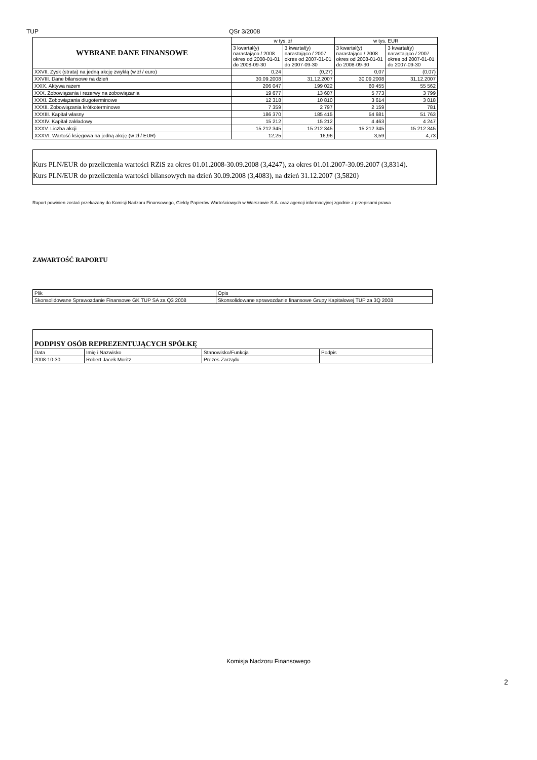TUP QSr 3/2008
| WYBRANE DANE FINANSOWE | w tys. zł | | w tys. EUR | |
| | 3 kwartał(y) narastająco / 2008 okres od 2008-01-01 do 2008-09-30 | 3 kwartał(y) narastająco / 2007 okres od 2007-01-01 do 2007-09-30 | 3 kwartał(y) narastająco / 2008 okres od 2008-01-01 do 2008-09-30 | 3 kwartał(y) narastająco / 2007 okres od 2007-01-01 do 2007-09-30 |
| XXVII. Zysk (strata) na jedną akcję zwykłą (w zł / euro) | 0,24 | (0,27) | 0,07 | (0,07) |
| XXVIII. Dane bilansowe na dzień | 30.09.2008 | 31.12.2007 | 30.09.2008 | 31.12.2007 |
| XXIX. Aktywa razem | 206 047 | 199 022 | 60 455 | 55 562 |
| XXX. Zobowiązania i rezerwy na zobowiązania | 19 677 | 13 607 | 5 773 | 3 799 |
| XXXI. Zobowiązania długoterminowe | 12 318 | 10 810 | 3 614 | 3 018 |
| XXXII. Zobowiązania krótkoterminowe | 7 359 | 2 797 | 2 159 | 781 |
| XXXIII. Kapitał własny | 186 370 | 185 415 | 54 681 | 51 763 |
| XXXIV. Kapitał zakładowy | 15 212 | 15 212 | 4 463 | 4 247 |
| XXXV. Liczba akcji | 15 212 345 | 15 212 345 | 15 212 345 | 15 212 345 |
| XXXVI. Wartość księgowa na jedną akcję (w zł / EUR) | 12,25 | 16,96 | 3,59 | 4,73 |
Kurs PLN/EUR do przeliczenia wartości RZiS za okres 01.01.2008-30.09.2008 (3,4247), za okres 01.01.2007-30.09.2007 (3,8314).
Kurs PLN/EUR do przeliczenia wartości bilansowych na dzień 30.09.2008 (3,4083), na dzień 31.12.2007 (3,5820)
Raport powinien zostać przekazany do Komisji Nadzoru Finansowego, Giełdy Papierów Wartościowych w Warszawie S.A. oraz agencji informacyjnej zgodnie z przepisami prawa
ZAWARTOŚĆ RAPORTU
| Plik | Opis |
| Skonsolidowane Sprawozdanie Finansowe GK TUP SA za Q3 2008 | Skonsolidowane sprawozdanie finansowe Grupy Kapitałowej TUP za 3Q 2008 |
| PODPISY OSÓB REPREZENTUJĄCYCH SPÓŁKĘ | | | |
| Data | Imię i Nazwisko | Stanowisko/Funkcja | Podpis |
| 2008-10-30 | Robert Jacek Moritz | Prezes Zarządu | |
Komisja Nadzoru Finansowego
2